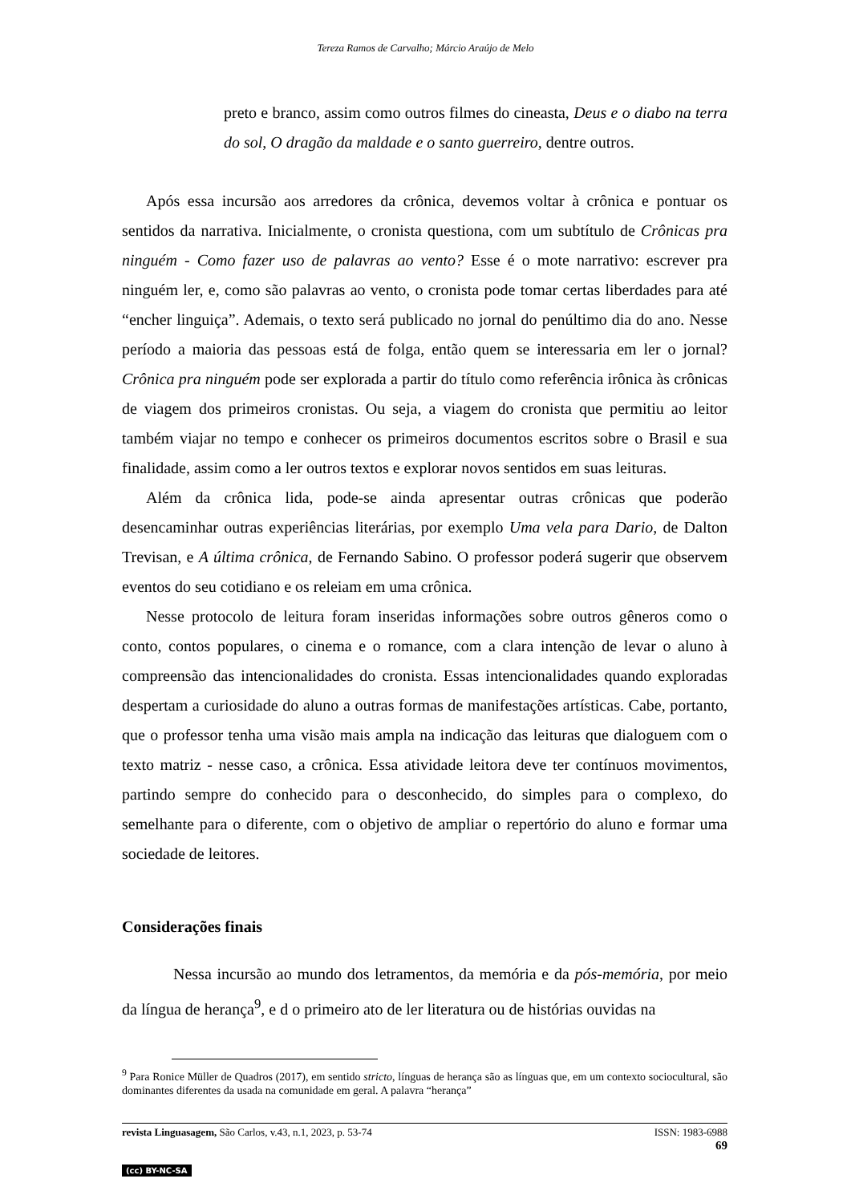Tereza Ramos de Carvalho; Márcio Araújo de Melo
preto e branco, assim como outros filmes do cineasta, Deus e o diabo na terra do sol, O dragão da maldade e o santo guerreiro, dentre outros.
Após essa incursão aos arredores da crônica, devemos voltar à crônica e pontuar os sentidos da narrativa. Inicialmente, o cronista questiona, com um subtítulo de Crônicas pra ninguém - Como fazer uso de palavras ao vento? Esse é o mote narrativo: escrever pra ninguém ler, e, como são palavras ao vento, o cronista pode tomar certas liberdades para até “encher linguiça”. Ademais, o texto será publicado no jornal do penúltimo dia do ano. Nesse período a maioria das pessoas está de folga, então quem se interessaria em ler o jornal? Crônica pra ninguém pode ser explorada a partir do título como referência irônica às crônicas de viagem dos primeiros cronistas. Ou seja, a viagem do cronista que permitiu ao leitor também viajar no tempo e conhecer os primeiros documentos escritos sobre o Brasil e sua finalidade, assim como a ler outros textos e explorar novos sentidos em suas leituras.
Além da crônica lida, pode-se ainda apresentar outras crônicas que poderão desencaminhar outras experiências literárias, por exemplo Uma vela para Dario, de Dalton Trevisan, e A última crônica, de Fernando Sabino. O professor poderá sugerir que observem eventos do seu cotidiano e os releiam em uma crônica.
Nesse protocolo de leitura foram inseridas informações sobre outros gêneros como o conto, contos populares, o cinema e o romance, com a clara intenção de levar o aluno à compreensão das intencionalidades do cronista. Essas intencionalidades quando exploradas despertam a curiosidade do aluno a outras formas de manifestações artísticas. Cabe, portanto, que o professor tenha uma visão mais ampla na indicação das leituras que dialoguem com o texto matriz - nesse caso, a crônica. Essa atividade leitora deve ter contínuos movimentos, partindo sempre do conhecido para o desconhecido, do simples para o complexo, do semelhante para o diferente, com o objetivo de ampliar o repertório do aluno e formar uma sociedade de leitores.
Considerações finais
Nessa incursão ao mundo dos letramentos, da memória e da pós-memória, por meio da língua de herança<sup>9</sup>, e d o primeiro ato de ler literatura ou de histórias ouvidas na
<sup>9</sup> Para Ronice Müller de Quadros (2017), em sentido stricto, línguas de herança são as línguas que, em um contexto sociocultural, são dominantes diferentes da usada na comunidade em geral. A palavra “herança”
revista Linguasagem, São Carlos, v.43, n.1, 2023, p. 53-74 ISSN: 1983-6988
69
(cc) BY-NC-SA